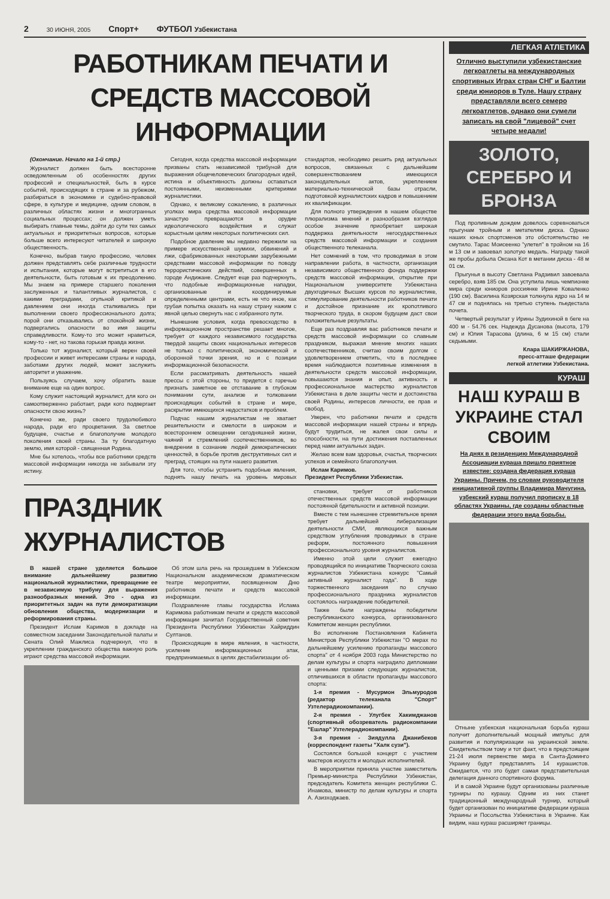2 30 ИЮНЯ, 2005 Спорт+ ФУТБОЛ Узбекистана
РАБОТНИКАМ ПЕЧАТИ И СРЕДСТВ МАССОВОЙ ИНФОРМАЦИИ
(Окончание. Начало на 1-й стр.)
Журналист должен быть всесторонне осведомленным об особенностях других профессий и специальностей, быть в курсе событий, происходящих в стране и за рубежом, разбираться в экономике и судебно-правовой сфере, в культуре и медицине, одним словом, в различных областях жизни и многогранных социальных процессах; он должен уметь выбирать главные темы, дойти до сути тех самых актуальных и приоритетных вопросов, которые больше всего интересуют читателей и широкую общественность.
Конечно, выбрав такую профессию, человек должен представлять себе различные трудности и испытания, которые могут встретиться в его деятельности, быть готовым к их преодолению. Мы знаем на примере старшего поколения заслуженных и талантливых журналистов, с какими преградами, огульной критикой и давлением они иногда сталкивались при выполнении своего профессионального долга; порой они отказывались от спокойной жизни, подвергались опасности во имя защиты справедливости. Кому-то это может нравиться, кому-то - нет, но такова горькая правда жизни.
Только тот журналист, который верен своей профессии и живет интересами страны и народа, заботами других людей, может заслужить авторитет и уважение.
Пользуясь случаем, хочу обратить ваше внимание еще на один вопрос.
Кому служит настоящий журналист, для кого он самоотверженно работает, ради кого подвергает опасности свою жизнь?
Конечно же, ради своего трудолюбивого народа, ради его процветания. За светлое будущее, счастье и благополучие молодого поколения своей страны. За ту благодатную землю, имя которой - священная Родина.
Мне бы хотелось, чтобы все работники средств массовой информации никогда не забывали эту истину.
Сегодня, когда средства массовой информации призваны стать независимой трибуной для выражения общечеловеческих благородных идей, истина и объективность должны оставаться постоянными, неизменными критериями журналистики.
Однако, к великому сожалению, в различных уголках мира средства массовой информации зачастую превращаются в орудие идеологического воздействия и служат корыстным целям некоторых политических сил.
Подобное давление мы недавно пережили на примере искусственной шумихи, обвинений и лжи, сфабрикованных некоторыми зарубежными средствами массовой информации по поводу террористических действий, совершенных в городе Андижане. Следует еще раз подчеркнуть, что подобные информационные нападки, организованные и координируемые определенными центрами, есть не что иное, как грубая попытка оказать на нашу страну нажим с явной целью свернуть нас с избранного пути.
Нынешние условия, когда превосходство в информационном пространстве решает многое, требует от каждого независимого государства твердой защиты своих национальных интересов не только с политической, экономической и оборонной точки зрения, но и с позиции информационной безопасности.
Если рассматривать деятельность нашей прессы с этой стороны, то придется с горечью признать заметное ее отставание в глубоком понимании сути, анализе и толковании происходящих событий в стране и мире, раскрытии имеющихся недостатков и проблем.
Подчас нашим журналистам не хватает решительности и смелости в широком и всестороннем освещении сегодняшней жизни, чаяний и стремлений соотечественников, во внедрении в сознание людей демократических ценностей, в борьбе против деструктивных сил и преград, стоящих на пути нашего развития.
Для того, чтобы устранить подобные явления, поднять нашу печать на уровень мировых стандартов, необходимо решить ряд актуальных вопросов, связанных с дальнейшим совершенствованием имеющихся законодательных актов, укреплением материально-технической базы отрасли, подготовкой журналистских кадров и повышением их квалификации.
Для полного утверждения в нашем обществе плюрализма мнений и разнообразия взглядов особое значение приобретает широкая поддержка деятельности негосударственных средств массовой информации и создания общественного телеканала.
Нет сомнений в том, что проводимая в этом направлении работа, в частности, организация независимого общественного фонда поддержки средств массовой информации, открытие при Национальном университете Узбекистана двухгодичных Высших курсов по журналистике, стимулирование деятельности работников печати и достойное признание их кропотливого творческого труда, в скором будущем даст свои положительные результаты.
Еще раз поздравляя вас работников печати и средств массовой информации со славным праздником, выражая мнение многих наших соотечественников, считаю своим долгом с удовлетворением отметить, что в последнее время наблюдаются позитивные изменения в деятельности средств массовой информации, повышаются знания и опыт, активность и профессиональное мастерство журналистов Узбекистана в деле защиты чести и достоинства своей Родины, интересов личности, ее прав и свобод.
Уверен, что работники печати и средств массовой информации нашей страны и впредь будут трудиться, не жалея свои силы и способности, на пути достижения поставленных перед нами актуальных задач.
Желаю всем вам здоровья, счастья, творческих успехов и семейного благополучия.
Ислам Каримов.
Президент Республики Узбекистан.
ПРАЗДНИК ЖУРНАЛИСТОВ
В нашей стране уделяется большое внимание дальнейшему развитию национальной журналистики, превращение ее в независимую трибуну для выражения разнообразных мнений. Это - одна из приоритетных задач на пути демократизации обновления общества, модернизации и реформирования страны.
Президент Ислам Каримов в докладе на совместном заседании Законодательной палаты и Сената Олий Мажлиса подчеркнул, что в укреплении гражданского общества важную роль играют средства массовой информации.
Об этом шла речь на прошедшем в Узбекском Национальном академическом драматическом театре мероприятии, посвященном Дню работников печати и средств массовой информации.
Поздравление главы государства Ислама Каримова работникам печати и средств массовой информации зачитал Государственный советник Президента Республики Узбекистан Хайриддин Султанов.
Происходящие в мире явления, в частности, усиление информационных атак, предпринимаемых в целях дестабилизации об-
становки, требует от работников отечественных средств массовой информации постоянной бдительности и активной позиции.
Вместе с тем нынешнее стремительное время требует дальнейшей либерализации деятельности СМИ, являющихся важным средством углубления проводимых в стране реформ, постоянного повышения профессионального уровня журналистов.
Именно этой цели служит ежегодно проводящийся по инициативе Творческого союза журналистов Узбекистана конкурс "Самый активный журналист года". В ходе торжественного заседания по случаю профессионального праздника журналистов состоялось награждение победителей.
Также были награждены победители республиканского конкурса, организованного Комитетом женщин республики.
Во исполнение Постановления Кабинета Министров Республики Узбекистан "О мерах по дальнейшему усилению пропаганды массового спорта" от 4 ноября 2003 года Министерство по делам культуры и спорта наградило дипломами и ценными призами следующих журналистов, отличившихся в области пропаганды массового спорта:
1-я премия - Мусурмон Эльмуродов (редактор телеканала "Спорт" Узтелерадиокомпании).
2-я премия - Улугбек Хакимджанов (спортивный обозреватель радиокомпании "Ешлар" Узтелерадиокомпании).
3-я премия - Зиядулла Джанибеков (корреспондент газеты "Халк сузи").
Состоялся большой концерт с участием мастеров искусств и молодых исполнителей.
В мероприятии приняла участие заместитель Премьер-министра Республики Узбекистан, председатель Комитета женщин республики С. Инамова, министр по делам культуры и спорта А. Азизходжаев.
ЛЕГКАЯ АТЛЕТИКА
Отлично выступили узбекистанские легкоатлеты на международных спортивных Играх стран СНГ и Балтии среди юниоров в Туле. Нашу страну представляли всего семеро легкоатлетов, однако они сумели записать на свой "лицевой" счет четыре медали!
ЗОЛОТО, СЕРЕБРО И БРОНЗА
Под проливным дождем довелось соревноваться прыгунам тройным и метателям диска. Однако наших юных спортсменов это обстоятельство не смутило. Тарас Моисеенко "улетел" в тройном на 16 м 13 см и завоевал золотую медаль. Награду такой же пробы добыла Оксана Кот в метании диска - 48 м 01 см.
Прыгунья в высоту Светлана Радзивил завоевала серебро, взяв 185 см. Она уступила лишь чемпионке мира среди юниоров россиянке Ирине Коваленко (190 см). Василина Козярская толкнула ядро на 14 м 47 см и поднялась на третью ступень пьедестала почета.
Четвертый результат у Ирины Зудихиной в беге на 400 м - 54.76 сек. Надежда Дусанова (высота, 179 см) и Юлия Тарасова (длина, 6 м 15 см) стали седьмыми.
Клара ШАКИРЖАНОВА,
пресс-атташе федерации
легкой атлетики Узбекистана.
КУРАШ
НАШ КУРАШ В УКРАИНЕ СТАЛ СВОИМ
На днях в резиденцию Международной Ассоциации кураша пришло приятное известие: создана федерация кураша Украины. Причем, по словам руководителя инициативной группы Владимира Мачугина, узбекский кураш получил прописку в 18 областях Украины, где созданы областные федерации этого вида борьбы.
Отныне узбекская национальная борьба кураш получит дополнительный мощный импульс для развития и популяризации на украинской земле. Свидетельством тому и тот факт, что в предстоящем 21-24 июля первенстве мира в Санта-Доминго Украину будут представлять 14 курашистов. Ожидается, что это будет самая представительная делегация данного спортивного форума.
И в самой Украине будут организованы различные турниры по курашу. Одним из них станет традиционный международный турнир, который будет организован по инициативе федерации кураша Украины и Посольства Узбекистана в Украине. Как видим, наш кураш расширяет границы.